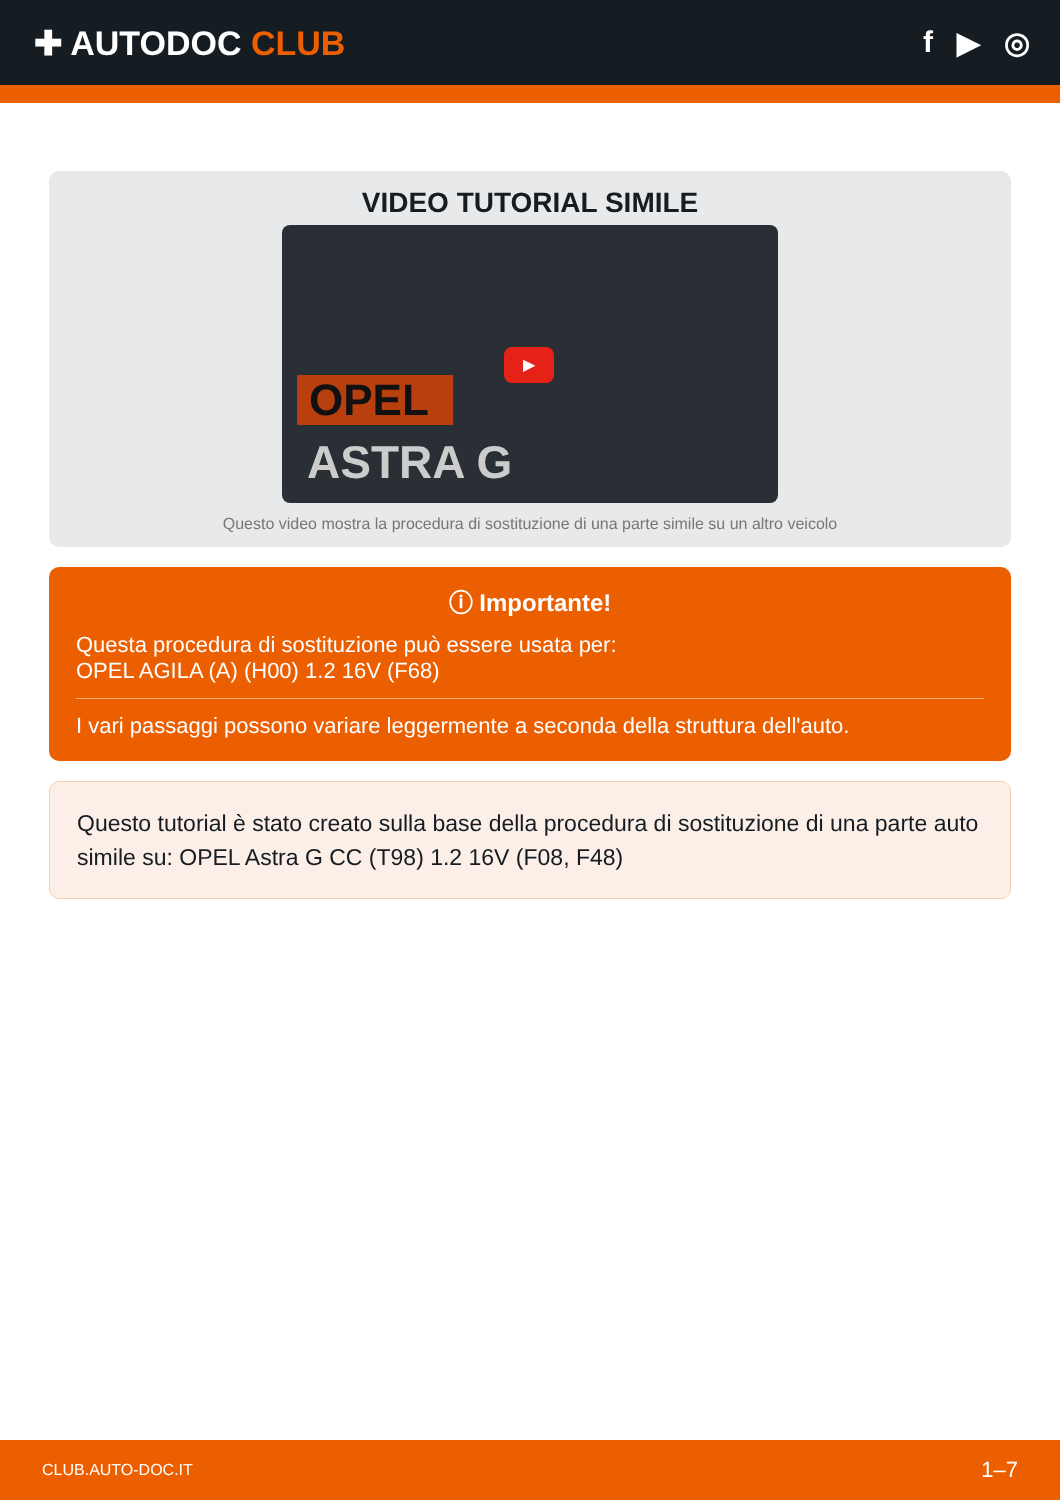✚ AUTODOC CLUB f ▶ ◎
VIDEO TUTORIAL SIMILE
OPEL
ASTRA G
▶
Questo video mostra la procedura di sostituzione di una parte simile su un altro veicolo
ⓘ Importante!
Questa procedura di sostituzione può essere usata per:
OPEL AGILA (A) (H00) 1.2 16V (F68)
I vari passaggi possono variare leggermente a seconda della struttura dell'auto.
Questo tutorial è stato creato sulla base della procedura di sostituzione di una parte auto simile su: OPEL Astra G CC (T98) 1.2 16V (F08, F48)
CLUB.AUTO-DOC.IT 1–7